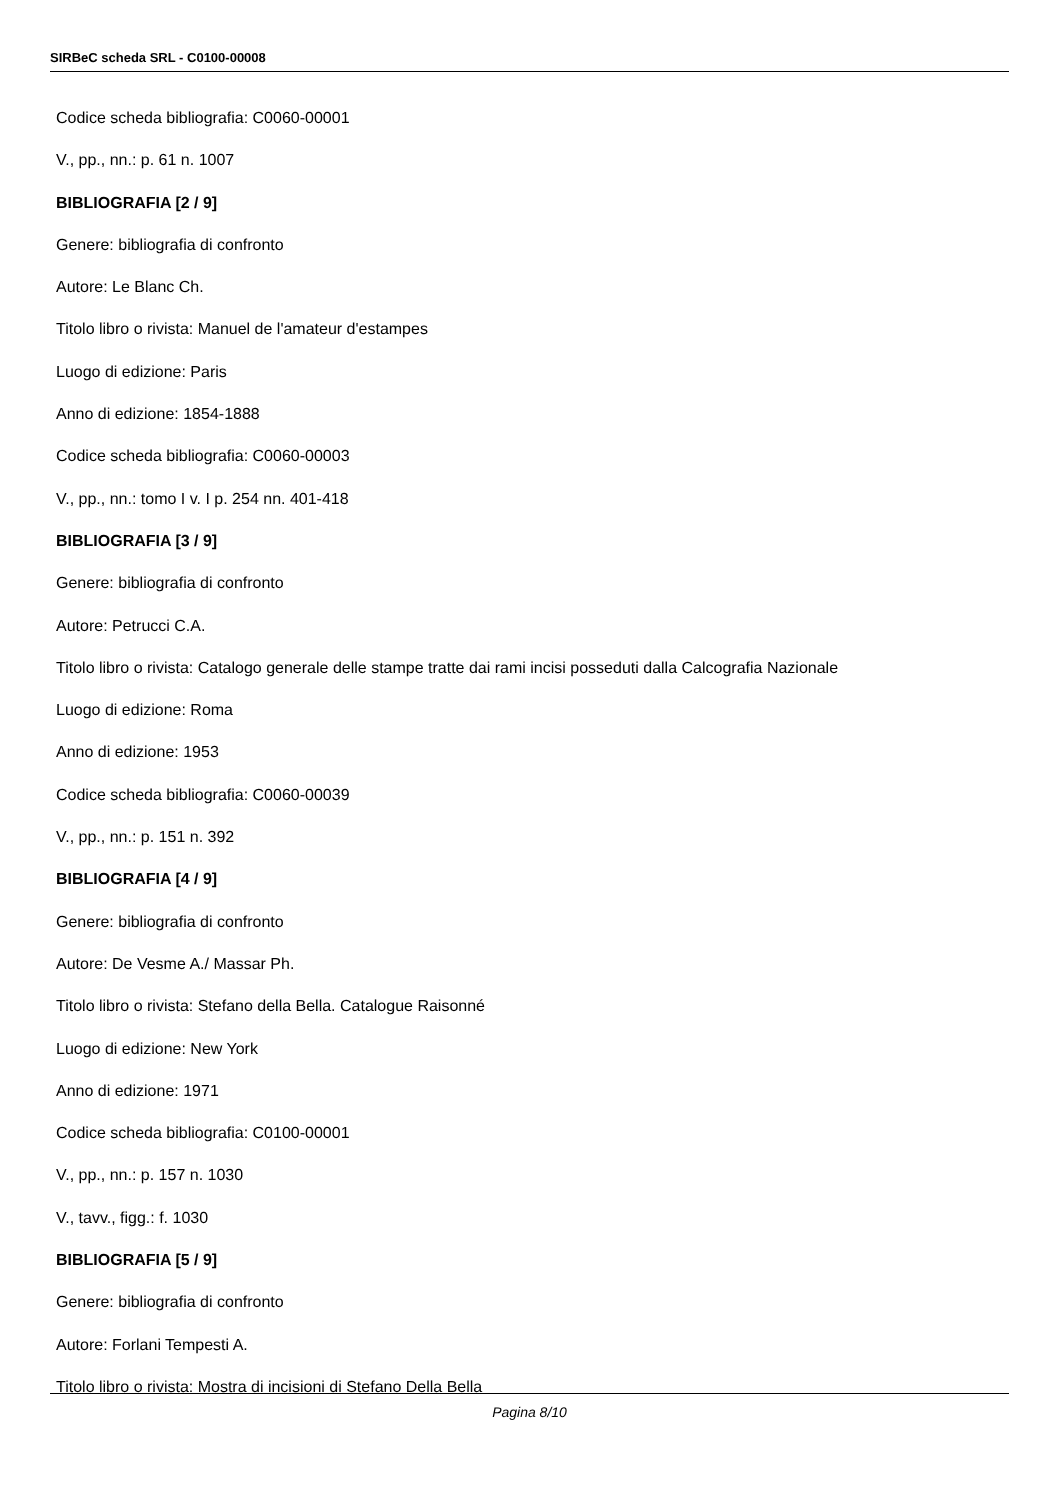SIRBeC scheda SRL - C0100-00008
Codice scheda bibliografia: C0060-00001
V., pp., nn.: p. 61 n. 1007
BIBLIOGRAFIA [2 / 9]
Genere: bibliografia di confronto
Autore: Le Blanc Ch.
Titolo libro o rivista: Manuel de l'amateur d'estampes
Luogo di edizione: Paris
Anno di edizione: 1854-1888
Codice scheda bibliografia: C0060-00003
V., pp., nn.: tomo I v. I p. 254 nn. 401-418
BIBLIOGRAFIA [3 / 9]
Genere: bibliografia di confronto
Autore: Petrucci C.A.
Titolo libro o rivista: Catalogo generale delle stampe tratte dai rami incisi posseduti dalla Calcografia Nazionale
Luogo di edizione: Roma
Anno di edizione: 1953
Codice scheda bibliografia: C0060-00039
V., pp., nn.: p. 151 n. 392
BIBLIOGRAFIA [4 / 9]
Genere: bibliografia di confronto
Autore: De Vesme A./ Massar Ph.
Titolo libro o rivista: Stefano della Bella. Catalogue Raisonné
Luogo di edizione: New York
Anno di edizione: 1971
Codice scheda bibliografia: C0100-00001
V., pp., nn.: p. 157 n. 1030
V., tavv., figg.: f. 1030
BIBLIOGRAFIA [5 / 9]
Genere: bibliografia di confronto
Autore: Forlani Tempesti A.
Titolo libro o rivista: Mostra di incisioni di Stefano Della Bella
Pagina 8/10